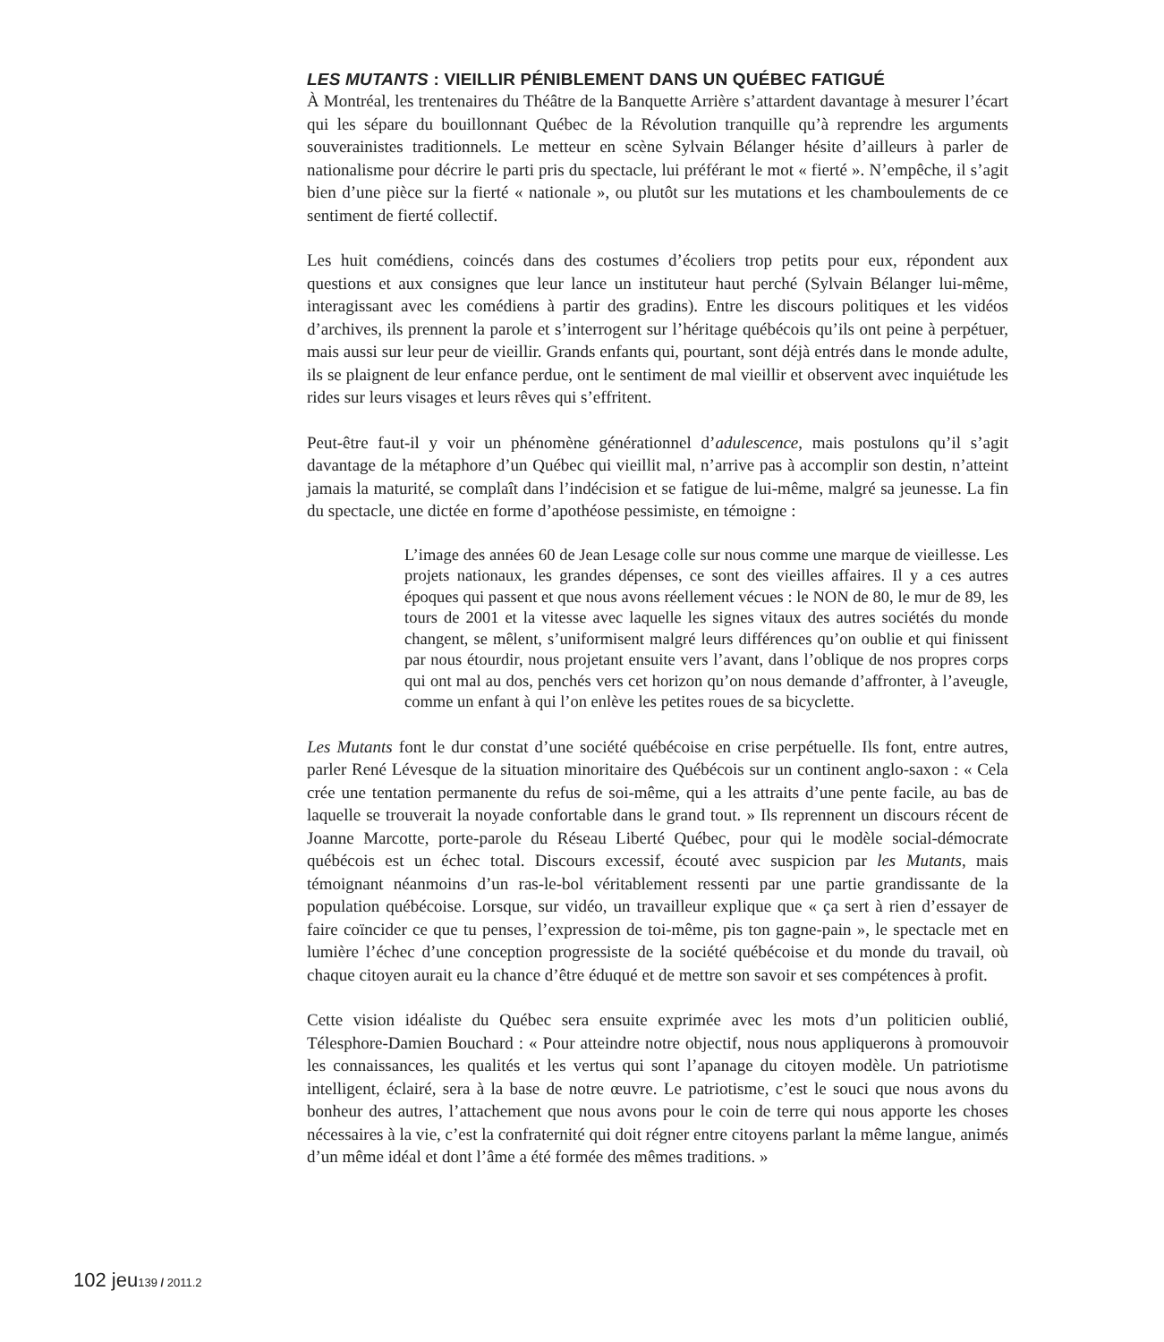LES MUTANTS : VIEILLIR PÉNIBLEMENT DANS UN QUÉBEC FATIGUÉ
À Montréal, les trentenaires du Théâtre de la Banquette Arrière s’attardent davantage à mesurer l’écart qui les sépare du bouillonnant Québec de la Révolution tranquille qu’à reprendre les arguments souverainistes traditionnels. Le metteur en scène Sylvain Bélanger hésite d’ailleurs à parler de nationalisme pour décrire le parti pris du spectacle, lui préférant le mot « fierté ». N’empêche, il s’agit bien d’une pièce sur la fierté « nationale », ou plutôt sur les mutations et les chamboulements de ce sentiment de fierté collectif.
Les huit comédiens, coincés dans des costumes d’écoliers trop petits pour eux, répondent aux questions et aux consignes que leur lance un instituteur haut perché (Sylvain Bélanger lui-même, interagissant avec les comédiens à partir des gradins). Entre les discours politiques et les vidéos d’archives, ils prennent la parole et s’interrogent sur l’héritage québécois qu’ils ont peine à perpétuer, mais aussi sur leur peur de vieillir. Grands enfants qui, pourtant, sont déjà entrés dans le monde adulte, ils se plaignent de leur enfance perdue, ont le sentiment de mal vieillir et observent avec inquiétude les rides sur leurs visages et leurs rêves qui s’effritent.
Peut-être faut-il y voir un phénomène générationnel d’adulescence, mais postulons qu’il s’agit davantage de la métaphore d’un Québec qui vieillit mal, n’arrive pas à accomplir son destin, n’atteint jamais la maturité, se complaît dans l’indécision et se fatigue de lui-même, malgré sa jeunesse. La fin du spectacle, une dictée en forme d’apothéose pessimiste, en témoigne :
L’image des années 60 de Jean Lesage colle sur nous comme une marque de vieillesse. Les projets nationaux, les grandes dépenses, ce sont des vieilles affaires. Il y a ces autres époques qui passent et que nous avons réellement vécues : le NON de 80, le mur de 89, les tours de 2001 et la vitesse avec laquelle les signes vitaux des autres sociétés du monde changent, se mêlent, s’uniformisent malgré leurs différences qu’on oublie et qui finissent par nous étourdir, nous projetant ensuite vers l’avant, dans l’oblique de nos propres corps qui ont mal au dos, penchés vers cet horizon qu’on nous demande d’affronter, à l’aveugle, comme un enfant à qui l’on enlève les petites roues de sa bicyclette.
Les Mutants font le dur constat d’une société québécoise en crise perpétuelle. Ils font, entre autres, parler René Lévesque de la situation minoritaire des Québécois sur un continent anglo-saxon : « Cela crée une tentation permanente du refus de soi-même, qui a les attraits d’une pente facile, au bas de laquelle se trouverait la noyade confortable dans le grand tout. » Ils reprennent un discours récent de Joanne Marcotte, porte-parole du Réseau Liberté Québec, pour qui le modèle social-démocrate québécois est un échec total. Discours excessif, écouté avec suspicion par les Mutants, mais témoignant néanmoins d’un ras-le-bol véritablement ressenti par une partie grandissante de la population québécoise. Lorsque, sur vidéo, un travailleur explique que « ça sert à rien d’essayer de faire coïncider ce que tu penses, l’expression de toi-même, pis ton gagne-pain », le spectacle met en lumière l’échec d’une conception progressiste de la société québécoise et du monde du travail, où chaque citoyen aurait eu la chance d’être éduqué et de mettre son savoir et ses compétences à profit.
Cette vision idéaliste du Québec sera ensuite exprimée avec les mots d’un politicien oublié, Télesphore-Damien Bouchard : « Pour atteindre notre objectif, nous nous appliquerons à promouvoir les connaissances, les qualités et les vertus qui sont l’apanage du citoyen modèle. Un patriotisme intelligent, éclairé, sera à la base de notre œuvre. Le patriotisme, c’est le souci que nous avons du bonheur des autres, l’attachement que nous avons pour le coin de terre qui nous apporte les choses nécessaires à la vie, c’est la confraternité qui doit régner entre citoyens parlant la même langue, animés d’un même idéal et dont l’âme a été formée des mêmes traditions. »
102 jeu139 / 2011.2